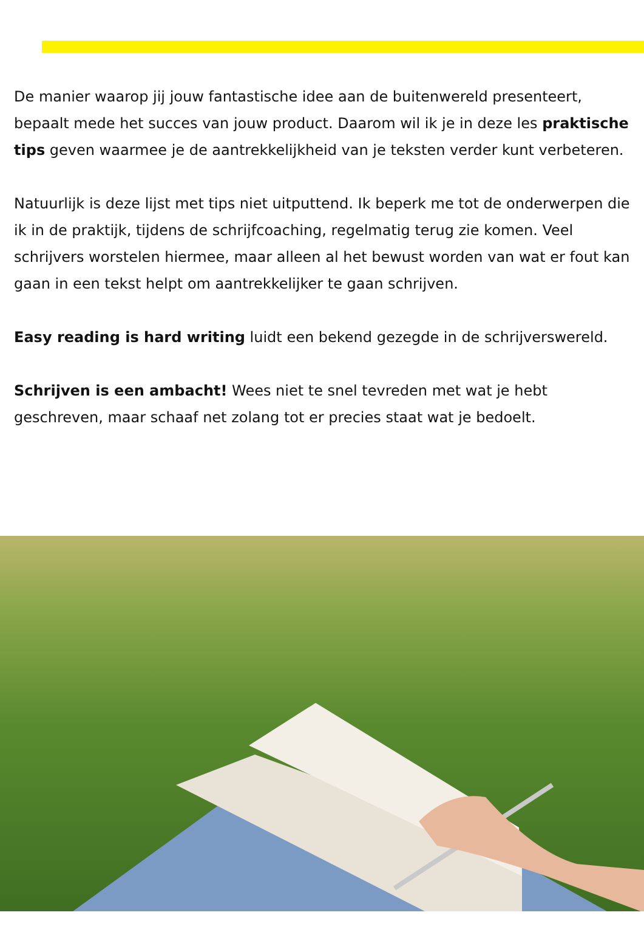De manier waarop jij jouw fantastische idee aan de buitenwereld presenteert, bepaalt mede het succes van jouw product. Daarom wil ik je in deze les praktische tips geven waarmee je de aantrekkelijkheid van je teksten verder kunt verbeteren.
Natuurlijk is deze lijst met tips niet uitputtend. Ik beperk me tot de onderwerpen die ik in de praktijk, tijdens de schrijfcoaching, regelmatig terug zie komen. Veel schrijvers worstelen hiermee, maar alleen al het bewust worden van wat er fout kan gaan in een tekst helpt om aantrekkelijker te gaan schrijven.
Easy reading is hard writing luidt een bekend gezegde in de schrijverswereld.
Schrijven is een ambacht! Wees niet te snel tevreden met wat je hebt geschreven, maar schaaf net zolang tot er precies staat wat je bedoelt.